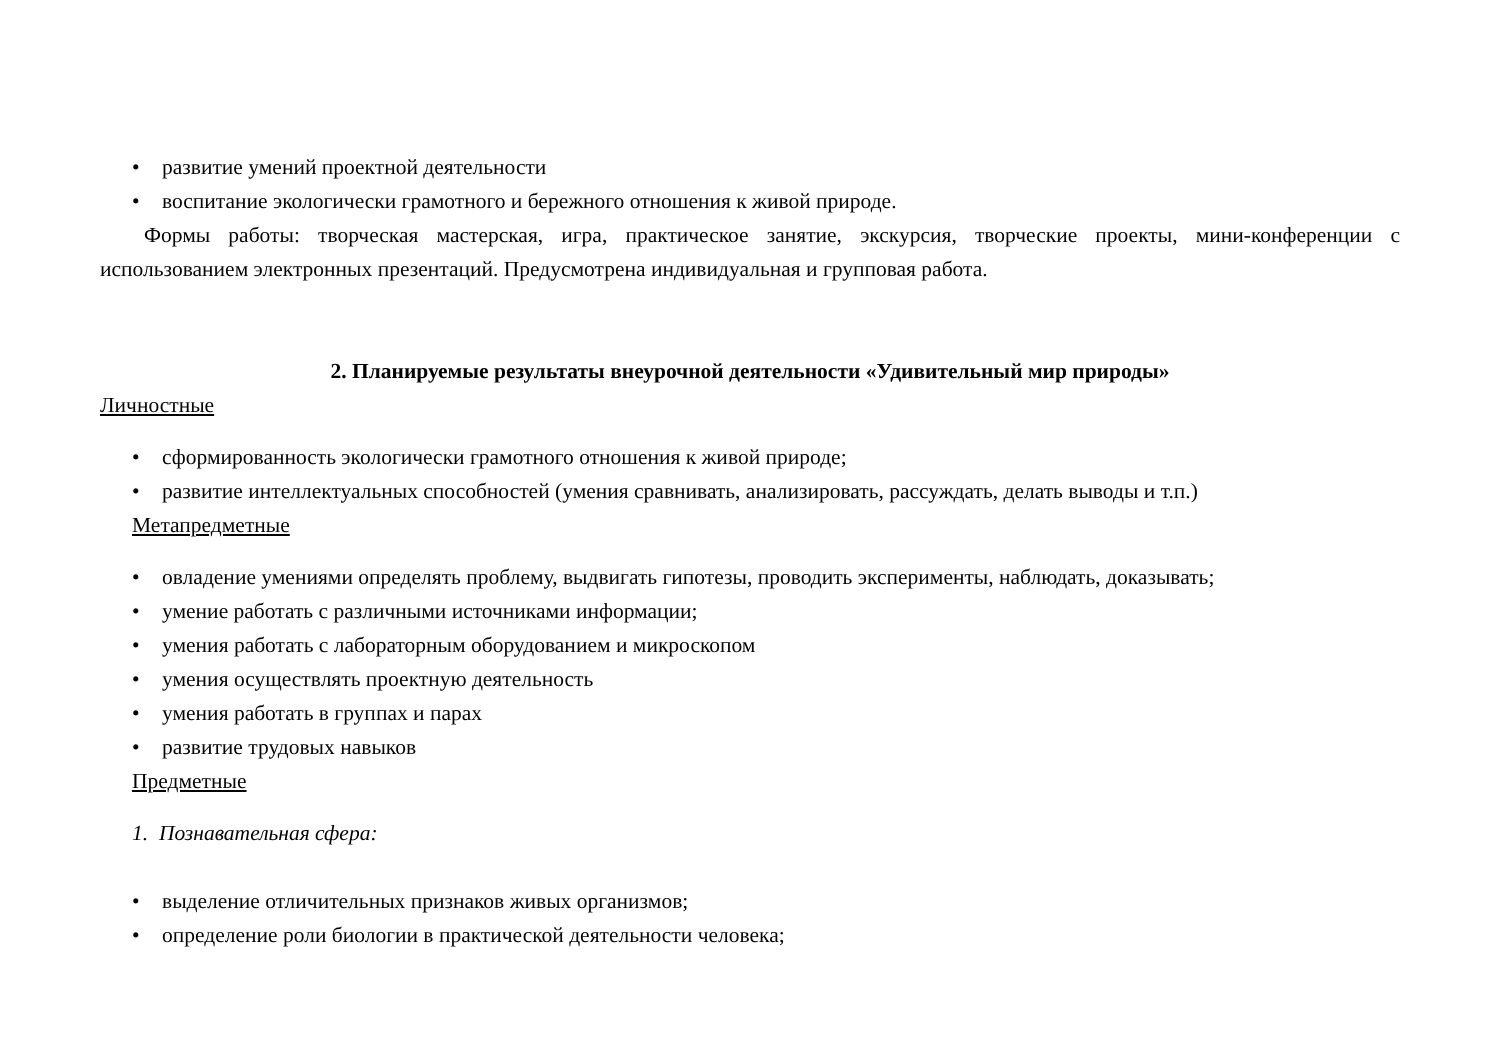• развитие умений проектной деятельности
• воспитание экологически грамотного и бережного отношения к живой природе.
Формы работы: творческая мастерская, игра, практическое занятие, экскурсия, творческие проекты, мини-конференции с использованием электронных презентаций. Предусмотрена индивидуальная и групповая работа.
2. Планируемые результаты внеурочной деятельности «Удивительный мир природы»
Личностные
• сформированность экологически грамотного отношения к живой природе;
• развитие интеллектуальных способностей (умения сравнивать, анализировать, рассуждать, делать выводы и т.п.)
Метапредметные
• овладение умениями определять проблему, выдвигать гипотезы, проводить эксперименты, наблюдать, доказывать;
• умение работать с различными источниками информации;
• умения работать с лабораторным оборудованием и микроскопом
• умения осуществлять проектную деятельность
• умения работать в группах и парах
• развитие трудовых навыков
Предметные
1. Познавательная сфера:
• выделение отличительных признаков живых организмов;
• определение роли биологии в практической деятельности человека;